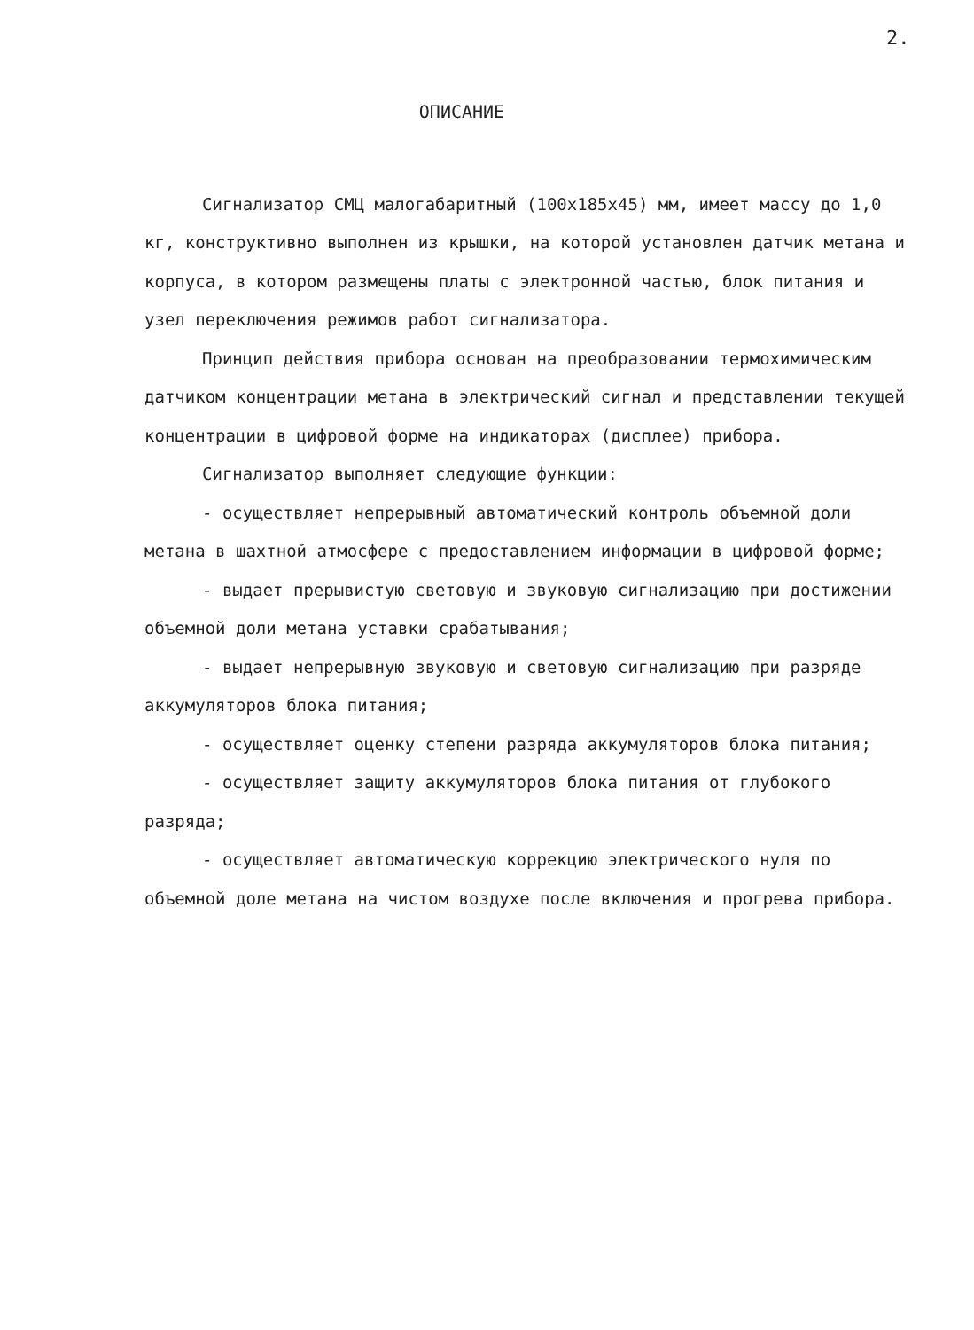2.
ОПИСАНИЕ
Сигнализатор СМЦ малогабаритный (100x185x45) мм, имеет массу до 1,0 кг, конструктивно выполнен из крышки, на которой установлен датчик метана и корпуса, в котором размещены платы с электронной частью, блок питания и узел переключения режимов работ сигнализатора.
Принцип действия прибора основан на преобразовании термохимическим датчиком концентрации метана в электрический сигнал и представлении текущей концентрации в цифровой форме на индикаторах (дисплее) прибора.
Сигнализатор выполняет следующие функции:
- осуществляет непрерывный автоматический контроль объемной доли метана в шахтной атмосфере с предоставлением информации в цифровой форме;
- выдает прерывистую световую и звуковую сигнализацию при достижении объемной доли метана уставки срабатывания;
- выдает непрерывную звуковую и световую сигнализацию при разряде аккумуляторов блока питания;
- осуществляет оценку степени разряда аккумуляторов блока питания;
- осуществляет защиту аккумуляторов блока питания от глубокого разряда;
- осуществляет автоматическую коррекцию электрического нуля по объемной доле метана на чистом воздухе после включения и прогрева прибора.